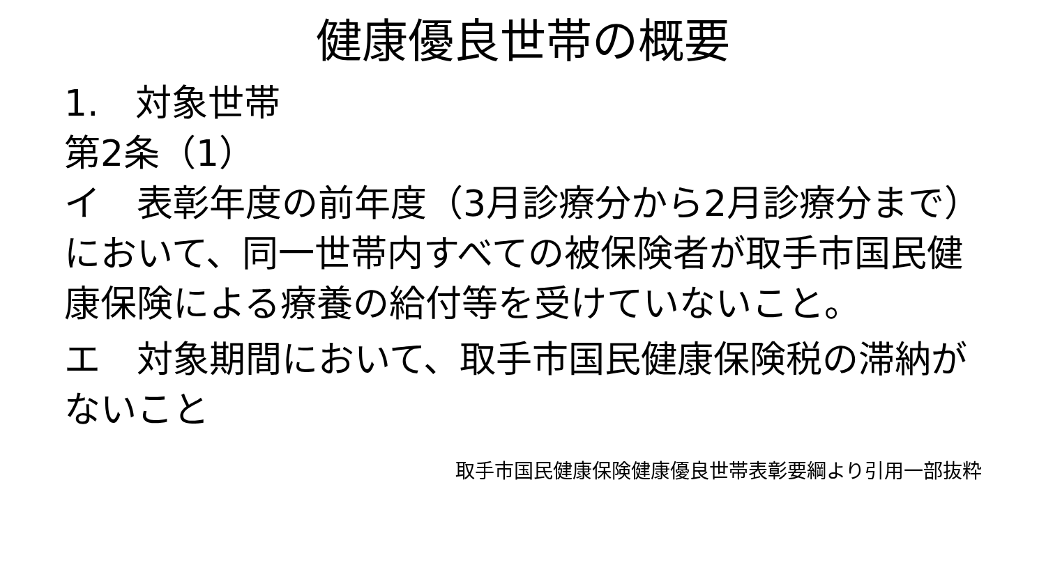健康優良世帯の概要
1.　対象世帯
第2条（1）
イ　表彰年度の前年度（3月診療分から2月診療分まで）において、同一世帯内すべての被保険者が取手市国民健康保険による療養の給付等を受けていないこと。
エ　対象期間において、取手市国民健康保険税の滞納がないこと
取手市国民健康保険健康優良世帯表彰要綱より引用一部抜粋